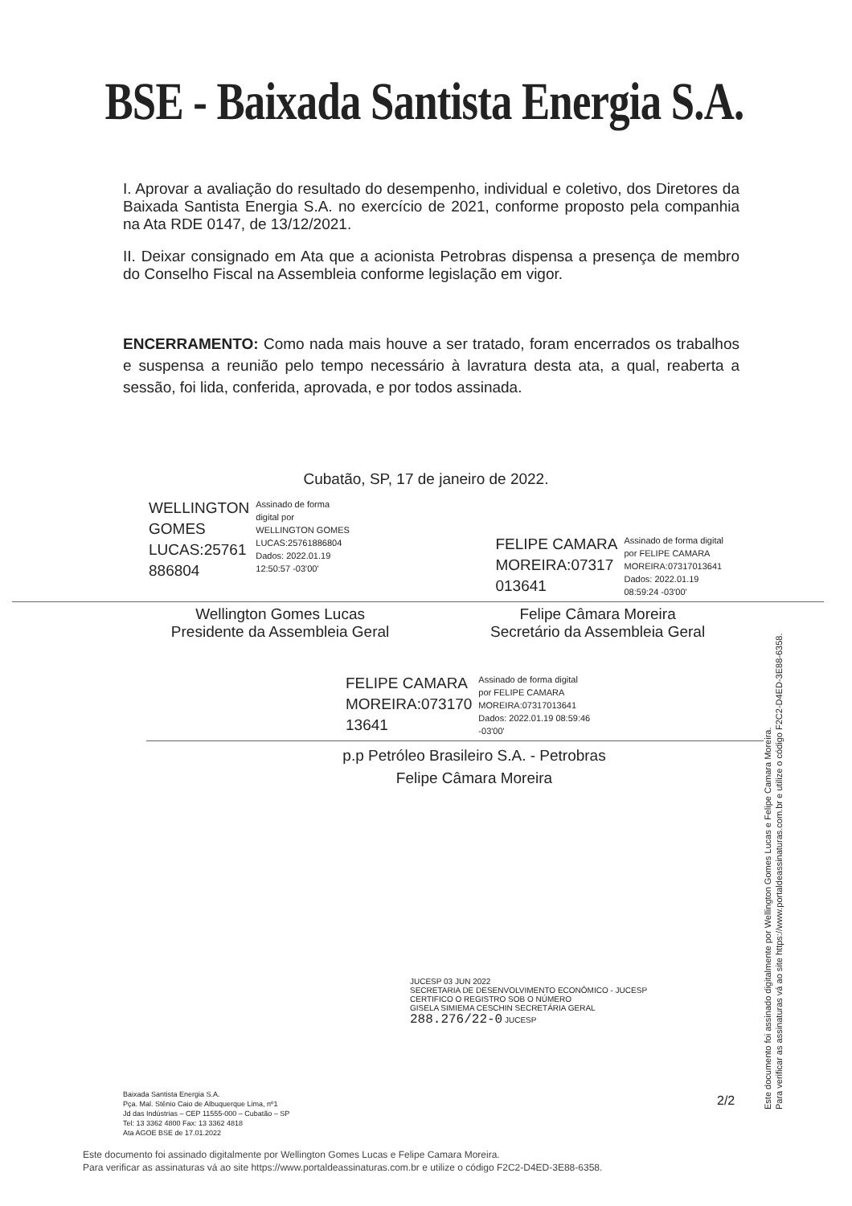BSE - Baixada Santista Energia S.A.
I. Aprovar a avaliação do resultado do desempenho, individual e coletivo, dos Diretores da Baixada Santista Energia S.A. no exercício de 2021, conforme proposto pela companhia na Ata RDE 0147, de 13/12/2021.
II. Deixar consignado em Ata que a acionista Petrobras dispensa a presença de membro do Conselho Fiscal na Assembleia conforme legislação em vigor.
ENCERRAMENTO: Como nada mais houve a ser tratado, foram encerrados os trabalhos e suspensa a reunião pelo tempo necessário à lavratura desta ata, a qual, reaberta a sessão, foi lida, conferida, aprovada, e por todos assinada.
Cubatão, SP, 17 de janeiro de 2022.
WELLINGTON
GOMES
LUCAS:25761
886804
Assinado de forma
digital por
WELLINGTON GOMES
LUCAS:25761886804
Dados: 2022.01.19
12:50:57 -03'00'
FELIPE CAMARA
MOREIRA:07317
013641
Assinado de forma digital
por FELIPE CAMARA
MOREIRA:07317013641
Dados: 2022.01.19
08:59:24 -03'00'
Wellington Gomes Lucas
Presidente da Assembleia Geral
Felipe Câmara Moreira
Secretário da Assembleia Geral
FELIPE CAMARA
MOREIRA:073170
13641
Assinado de forma digital
por FELIPE CAMARA
MOREIRA:07317013641
Dados: 2022.01.19 08:59:46
-03'00'
p.p Petróleo Brasileiro S.A. - Petrobras
Felipe Câmara Moreira
JUCESP 03 JUN 2022
SECRETARIA DE DESENVOLVIMENTO ECONÔMICO - JUCESP
CERTIFICO O REGISTRO SOB O NÚMERO
GISELA SIMIEMA CESCHIN SECRETÁRIA GERAL
288.276/22-0 JUCESP
2/2
Baixada Santista Energia S.A.
Pça. Mal. Stênio Caio de Albuquerque Lima, nº1
Jd das Indústrias – CEP 11555-000 – Cubatão – SP
Tel: 13 3362 4800 Fax: 13 3362 4818
Ata AGOE BSE de 17.01.2022
Este documento foi assinado digitalmente por Wellington Gomes Lucas e Felipe Camara Moreira.
Para verificar as assinaturas vá ao site https://www.portaldeassinaturas.com.br e utilize o código F2C2-D4ED-3E88-6358.
Este documento foi assinado digitalmente por Wellington Gomes Lucas e Felipe Camara Moreira.
Para verificar as assinaturas vá ao site https://www.portaldeassinaturas.com.br e utilize o código F2C2-D4ED-3E88-6358.